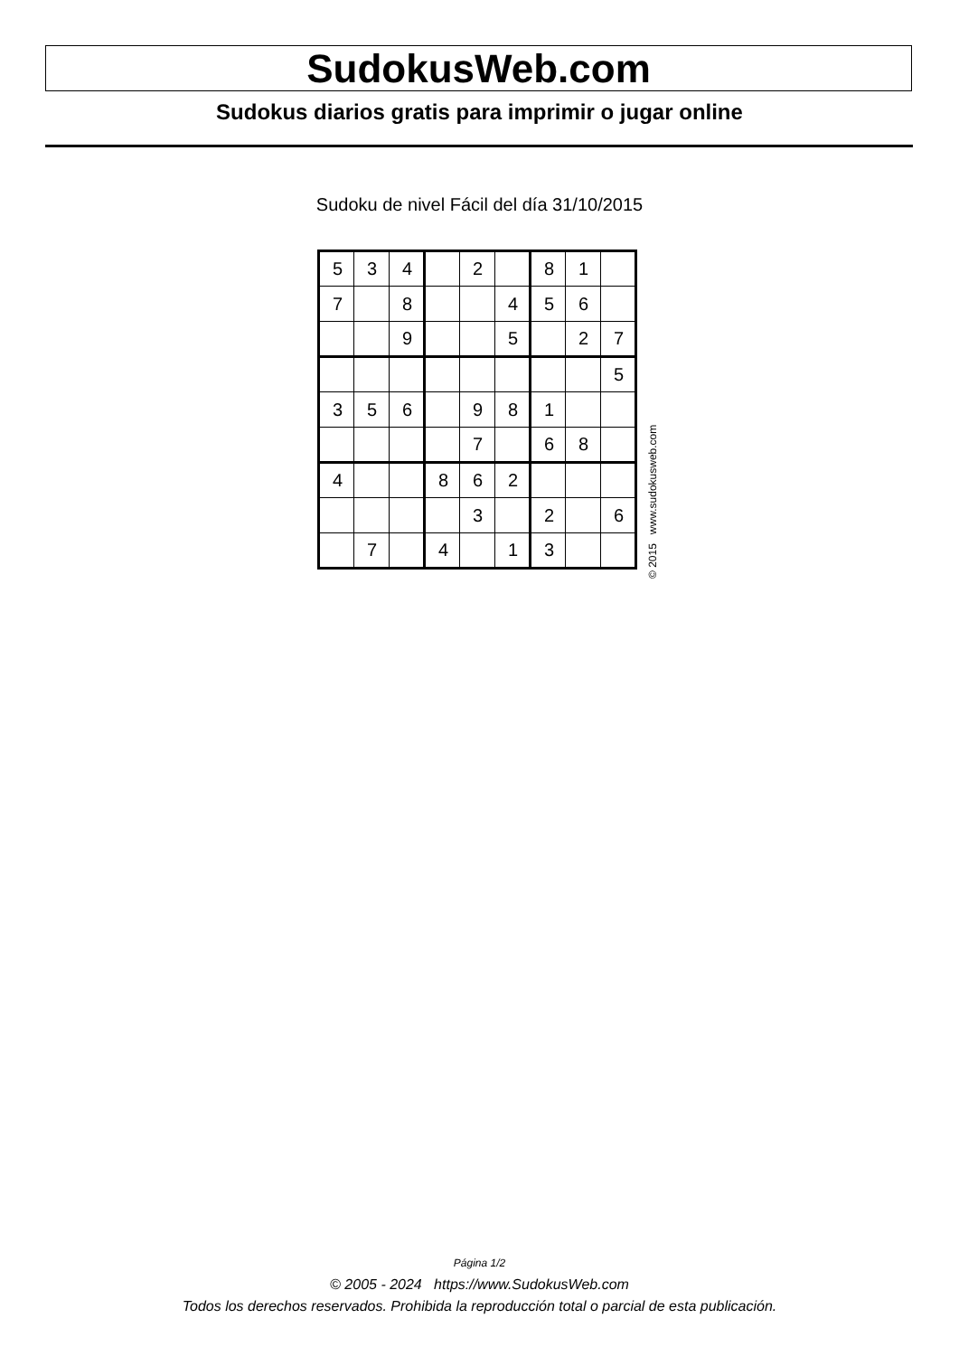SudokusWeb.com
Sudokus diarios gratis para imprimir o jugar online
Sudoku de nivel Fácil del día 31/10/2015
| 5 | 3 | 4 | | 2 | | 8 | 1 | |
| 7 | | 8 | | | 4 | 5 | 6 | |
| | | 9 | | | 5 | | 2 | 7 |
| | | | | | | | | 5 |
| 3 | 5 | 6 | | 9 | 8 | 1 | | |
| | | | | 7 | | 6 | 8 | |
| 4 | | | 8 | 6 | 2 | | | |
| | | | | 3 | | 2 | | 6 |
| | 7 | | 4 | | 1 | 3 | | |
© 2015 www.sudokusweb.com
Página 1/2
© 2005 - 2024 https://www.SudokusWeb.com
Todos los derechos reservados. Prohibida la reproducción total o parcial de esta publicación.